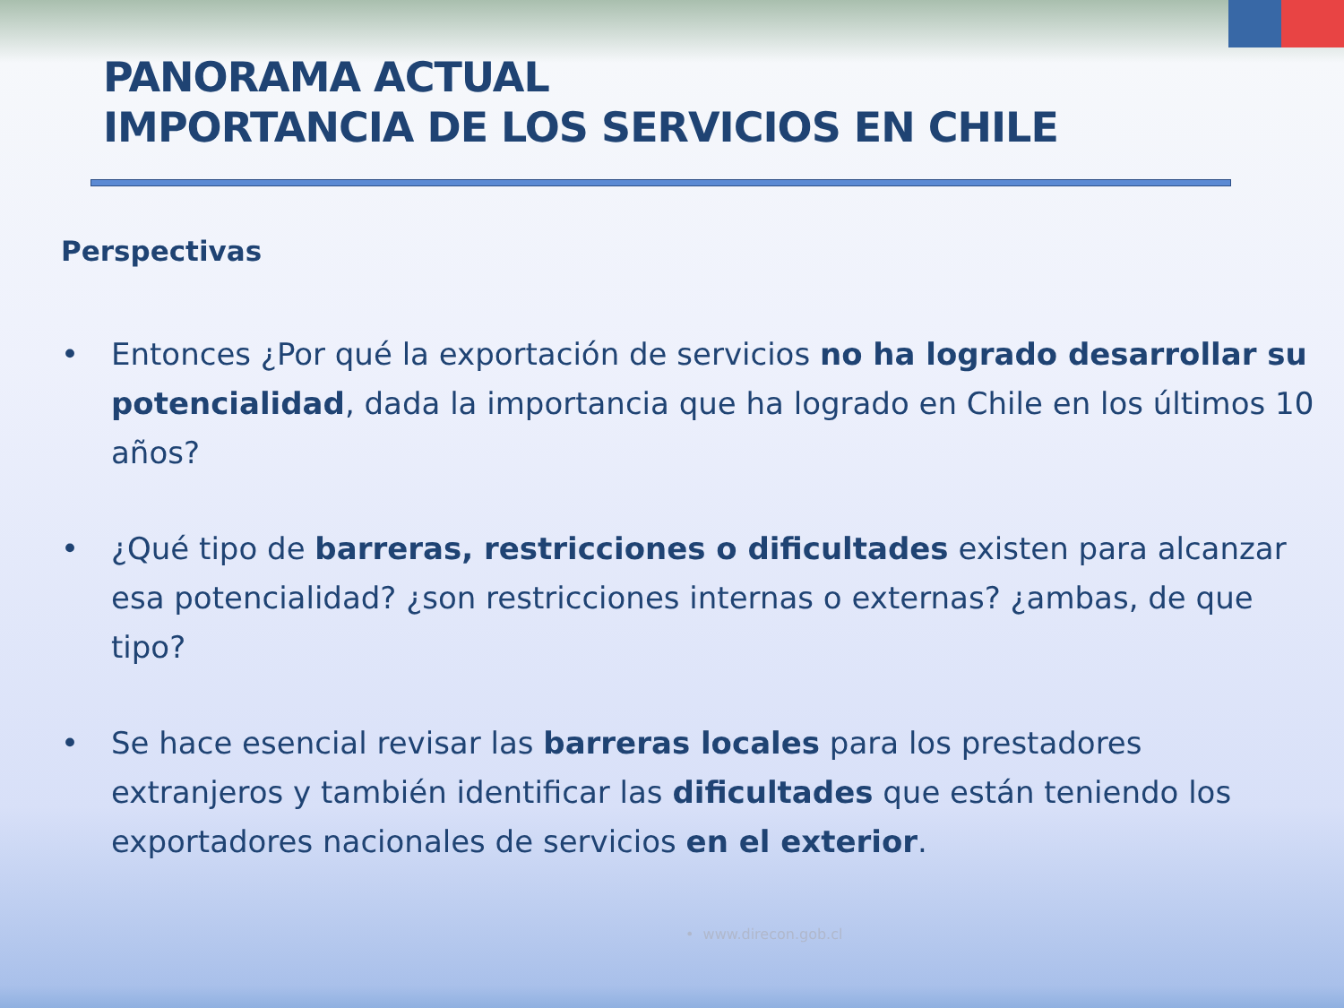PANORAMA ACTUAL
IMPORTANCIA DE LOS SERVICIOS EN CHILE
Perspectivas
• Entonces ¿Por qué la exportación de servicios no ha logrado desarrollar su potencialidad, dada la importancia que ha logrado en Chile en los últimos 10 años?
• ¿Qué tipo de barreras, restricciones o dificultades existen para alcanzar esa potencialidad? ¿son restricciones internas o externas? ¿ambas, de que tipo?
• Se hace esencial revisar las barreras locales para los prestadores extranjeros y también identificar las dificultades que están teniendo los exportadores nacionales de servicios en el exterior.
• www.direcon.gob.cl